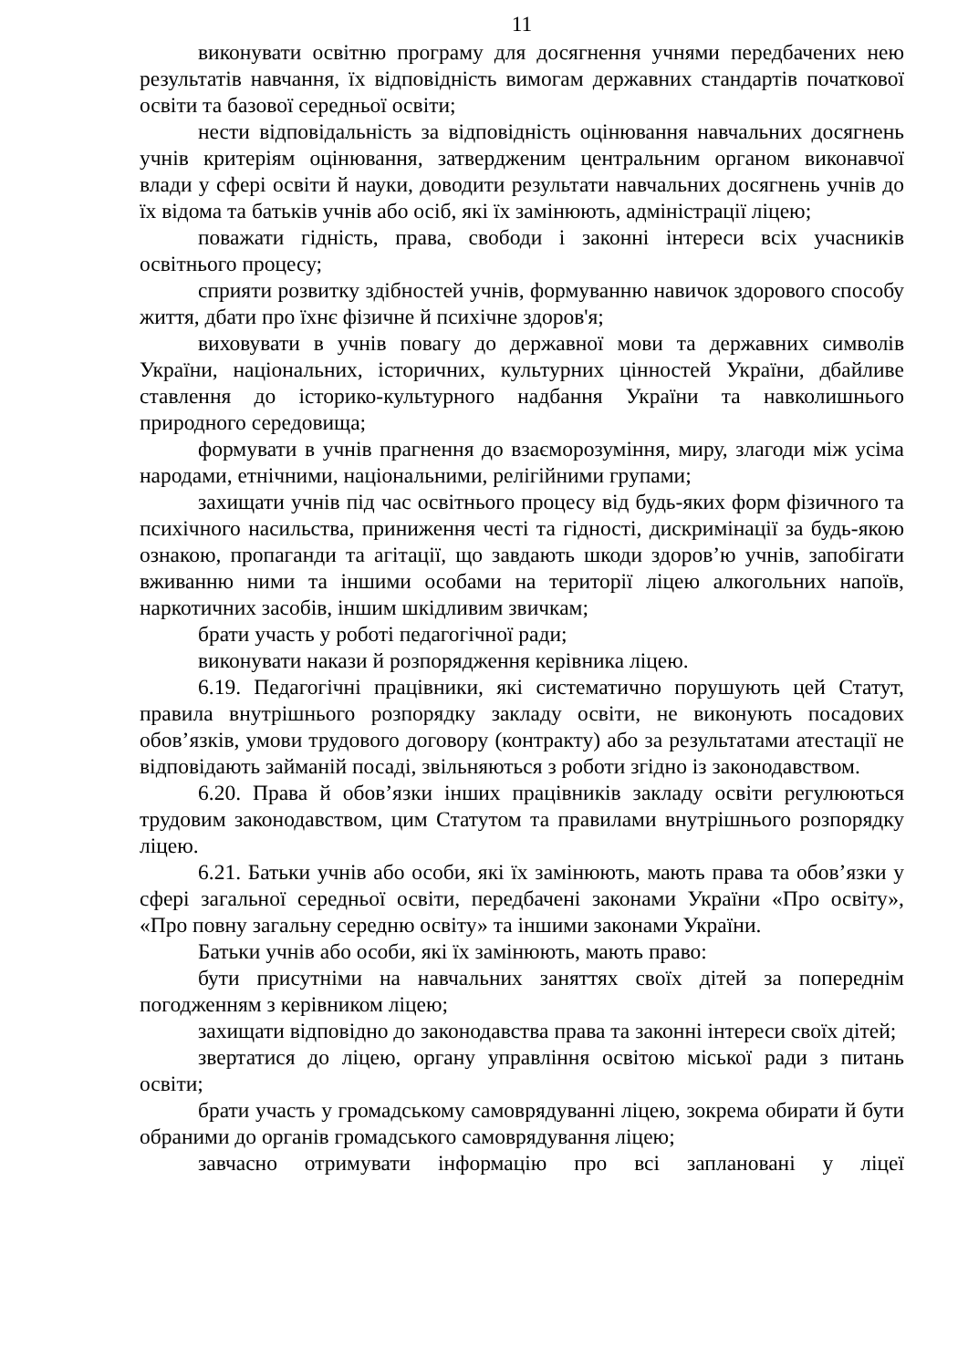11
виконувати освітню програму для досягнення учнями передбачених нею результатів навчання, їх відповідність вимогам державних стандартів початкової освіти та базової середньої освіти;
нести відповідальність за відповідність оцінювання навчальних досягнень учнів критеріям оцінювання, затвердженим центральним органом виконавчої влади у сфері освіти й науки, доводити результати навчальних досягнень учнів до їх відома та батьків учнів або осіб, які їх замінюють, адміністрації ліцею;
поважати гідність, права, свободи і законні інтереси всіх учасників освітнього процесу;
сприяти розвитку здібностей учнів, формуванню навичок здорового способу життя, дбати про їхнє фізичне й психічне здоров'я;
виховувати в учнів повагу до державної мови та державних символів України, національних, історичних, культурних цінностей України, дбайливе ставлення до історико-культурного надбання України та навколишнього природного середовища;
формувати в учнів прагнення до взаєморозуміння, миру, злагоди між усіма народами, етнічними, національними, релігійними групами;
захищати учнів під час освітнього процесу від будь-яких форм фізичного та психічного насильства, приниження честі та гідності, дискримінації за будь-якою ознакою, пропаганди та агітації, що завдають шкоди здоров’ю учнів, запобігати вживанню ними та іншими особами на території ліцею алкогольних напоїв, наркотичних засобів, іншим шкідливим звичкам;
брати участь у роботі педагогічної ради;
виконувати накази й розпорядження керівника ліцею.
6.19. Педагогічні працівники, які систематично порушують цей Статут, правила внутрішнього розпорядку закладу освіти, не виконують посадових обов’язків, умови трудового договору (контракту) або за результатами атестації не відповідають займаній посаді, звільняються з роботи згідно із законодавством.
6.20. Права й обов’язки інших працівників закладу освіти регулюються трудовим законодавством, цим Статутом та правилами внутрішнього розпорядку ліцею.
6.21. Батьки учнів або особи, які їх замінюють, мають права та обов’язки у сфері загальної середньої освіти, передбачені законами України «Про освіту», «Про повну загальну середню освіту» та іншими законами України.
Батьки учнів або особи, які їх замінюють, мають право:
бути присутніми на навчальних заняттях своїх дітей за попереднім погодженням з керівником ліцею;
захищати відповідно до законодавства права та законні інтереси своїх дітей;
звертатися до ліцею, органу управління освітою міської ради з питань освіти;
брати участь у громадському самоврядуванні ліцею, зокрема обирати й бути обраними до органів громадського самоврядування ліцею;
завчасно отримувати інформацію про всі заплановані у ліцеї